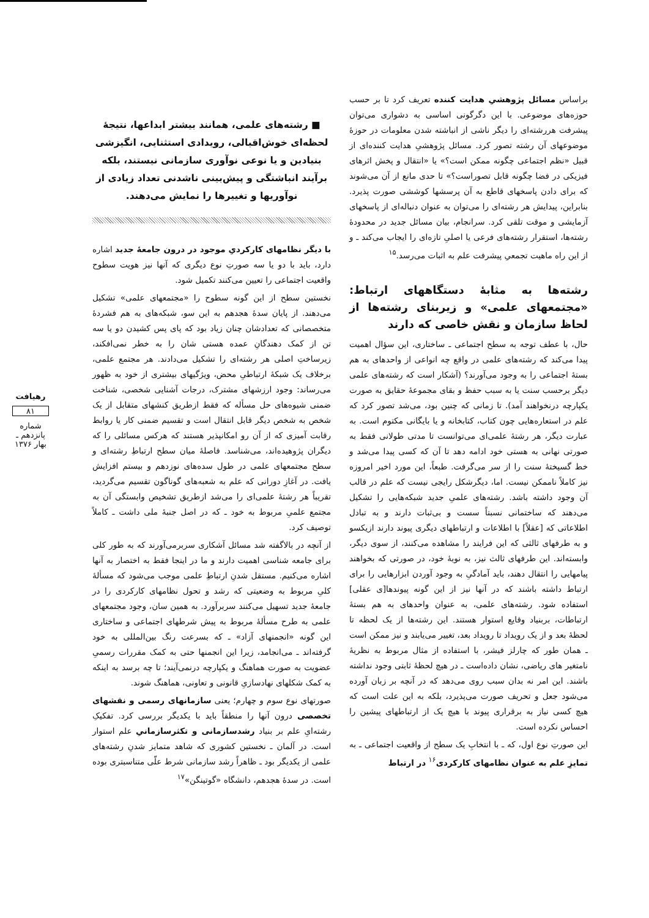براساس مسائل پژوهشیِ هدایت کننده تعریف کرد تا بر حسب حوزه‌های موضوعی. با این دگرگونی اساسی به دشواری می‌توان پیشرفت هررشته‌ای را دیگر ناشی از انباشته شدن معلومات در حوزهٔ موضوعهای آن رشته تصور کرد. مسائل پژوهشیِ هدایت کننده‌ای از قبیل «نظم اجتماعی چگونه ممکن است؟» یا «انتقال و پخش اثرهای فیزیکی در فضا چگونه قابل تصوراست؟» تا حدی مانع از آن می‌شوند که برای دادن پاسخهای قاطع به آن پرسشها کوششی صورت پذیرد. بنابراین، پیدایش هر رشته‌ای را می‌توان به عنوان دنباله‌ای از پاسخهای آزمایشی و موقت تلقی کرد. سرانجام، بیان مسائل جدید در محدودهٔ رشته‌ها، استقرار رشته‌های فرعی یا اصلیِ تازه‌ای را ایجاب می‌کند ـ و از این راه ماهیت تجمعیِ پیشرفت علم به اثبات می‌رسد.<sup>۱۵</sup>
رشته‌ها به مثابهٔ دستگاههای ارتباط: «مجتمعهای علمی» و زیربنای رشته‌ها از لحاظ سازمان و نقش خاصی که دارند
حال، با عطف توجه به سطح اجتماعی ـ ساختاری، این سؤال اهمیت پیدا می‌کند که رشته‌های علمی در واقع چه انواعی از واحدهای به هم بستهٔ اجتماعی را به وجود می‌آورند؟ (آشکار است که رشته‌های علمی دیگر برحسب سنت یا به سبب حفظ و بقای مجموعهٔ حقایق به صورت یکپارچه درنخواهند آمد). تا زمانی که چنین بود، می‌شد تصور کرد که علم در استعاره‌هایی چون کتاب، کتابخانه و یا بایگانی مکتوم است. به عبارت دیگر، هر رشتهٔ علمی‌ای می‌توانست تا مدتی طولانی فقط به صورتی نهانی به هستی خود ادامه دهد تا آن که کسی پیدا می‌شد و خط گسیختهٔ سنت را از سر می‌گرفت. طبعاً، این مورد اخیر امروزه نیز کاملاً ناممکن نیست. اما، دیگرشکل رایجی نیست که علم در قالب آن وجود داشته باشد. رشته‌های علمیِ جدید شبکه‌هایی را تشکیل می‌دهند که ساختمانی نسبتاً سست و بی‌ثبات دارند و به تبادل اطلاعاتی که [عقلاً] با اطلاعات و ارتباطهای دیگری پیوند دارند ازیکسو و به طرفهای ثالثی که این فرایند را مشاهده می‌کنند، از سوی دیگر، وابسته‌اند. این طرفهای ثالث نیز، به نوبهٔ خود، در صورتی که بخواهند پیامهایی را انتقال دهند، باید آمادگیِ به وجود آوردن ابزارهایی را برای ارتباط داشته باشند که در آنها نیز از این گونه پیوندها[ی عقلی] استفاده شود. رشته‌های علمی، به عنوان واحدهای به هم بستهٔ ارتباطات، بربنیاد وقایع استوار هستند. این رشته‌ها از یک لحظه تا لحظهٔ بعد و از یک رویداد تا رویداد بعد، تغییر می‌یابند و نیز ممکن است ـ همان طور که چارلز فیشر، با استفاده از مثال مربوط به نظریهٔ نامتغیر های ریاضی، نشان داده‌است ـ در هیچ لحظهٔ ثابتی وجود نداشته باشند. این امر نه بدان سبب روی می‌دهد که در آنچه بر زبان آورده می‌شود جعل و تحریف صورت می‌پذیرد، بلکه به این علت است که هیچ کسی نیاز به برقراری پیوند با هیچ یک از ارتباطهای پیشین را احساس نکرده است.
این صورتِ نوع اول، که ـ با انتخابِ یک سطح از واقعیت اجتماعی ـ به تمایزِ علم به عنوان نظامهای کارکردی<sup>۱۶</sup> در ارتباط
■ رشته‌های علمی، همانند بیشتر ابداعها، نتیجهٔ لحظه‌ای خوش‌اقبالی، رویدادی استثنایی، انگیزشی بنیادین و یا نوعی نوآوری سازمانی نیستند، بلکه برآیند انباشتگی و پیش‌بینی ناشدنی تعداد زیادی از نوآوریها و تغییرها را نمایش می‌دهند.
با دیگر نظامهای کارکردیِ موجود در درون جامعهٔ جدید اشاره دارد، باید با دو یا سه صورتِ نوع دیگری که آنها نیز هویت سطوح واقعیت اجتماعی را تعیین می‌کنند تکمیل شود.
نخستین سطح از این گونه سطوح را «مجتمعهای علمی» تشکیل می‌دهند. از پایان سدهٔ هجدهم به این سو، شبکه‌های به هم فشردهٔ متخصصانی که تعدادشان چنان زیاد بود که پای پس کشیدن دو یا سه تن از کمک دهندگانِ عمده هستی شان را به خطر نمی‌افکند، زیرساختِ اصلی هر رشته‌ای را تشکیل می‌دادند. هر مجتمع علمی، برخلاف یک شبکهٔ ارتباطیِ محض، ویژگیهای بیشتری از خود به ظهور می‌رساند: وجود ارزشهای مشترک، درجات آشنایی شخصی، شناخت ضمنی شیوه‌های حل مسأله که فقط ازطریق کنشهای متقابل از یک شخص به شخص دیگر قابل انتقال است و تقسیم ضمنی کار یا روابط رقابت آمیزی که از آن رو امکانپذیر هستند که هرکس مسائلی را که دیگران پژوهیده‌اند، می‌شناسد. فاصلهٔ میان سطح ارتباطِ رشته‌ای و سطح مجتمعهای علمی در طول سده‌های نوزدهم و بیستم افزایش یافت. در آغازِ دورانی که علم به شعبه‌های گوناگون تقسیم می‌گردید، تقریباً هر رشتهٔ علمی‌ای را می‌شد ازطریق تشخیص وابستگی آن به مجتمع علمیِ مربوط به خود ـ که در اصل جنبهٔ ملی داشت ـ کاملاً توصیف کرد.
از آنچه در بالاگفته شد مسائل آشکاری سربرمی‌آورند که به طور کلی برای جامعه شناسی اهمیت دارند و ما در اینجا فقط به اختصار به آنها اشاره می‌کنیم. مستقل شدنِ ارتباطِ علمی موجب می‌شود که مسألهٔ کلیِ مربوط به وضعیتی که رشد و تحول نظامهای کارکردی را در جامعهٔ جدید تسهیل می‌کنند سربرآورد. به همین سان، وجود مجتمعهای علمی به طرح مسألهٔ مربوط به پیش شرطهای اجتماعی و ساختاری این گونه «انجمنهای آزاد» ـ که بسرعت رنگ بین‌المللی به خود گرفته‌اند ـ می‌انجامد، زیرا این انجمنها حتی به کمک مقررات رسمیِ عضویت به صورت هماهنگ و یکپارچه درنمی‌آیند؛ تا چه برسد به اینکه به کمک شکلهای نهادسازیِ قانونی و تعاونی، هماهنگ شوند.
صورتهای نوع سوم و چهارم؛ یعنی سازمانهای رسمی و نقشهای تخصصی درون آنها را منطقاً باید با یکدیگر بررسی کرد. تفکیکِ رشته‌ایِ علم بر بنیاد رشدسازمانی و تکثرسازمانیِ علم استوار است. در آلمان ـ نخستین کشوری که شاهد متمایز شدنِ رشته‌های علمی از یکدیگر بود ـ ظاهراً رشد سازمانی شرط علّی متناسبتری بوده است. در سدهٔ هجدهم، دانشگاه «گوتینگن»<sup>۱۷</sup>
رهیافت
۸۱
شماره پانزدهم ـ بهار ۱۳۷۶